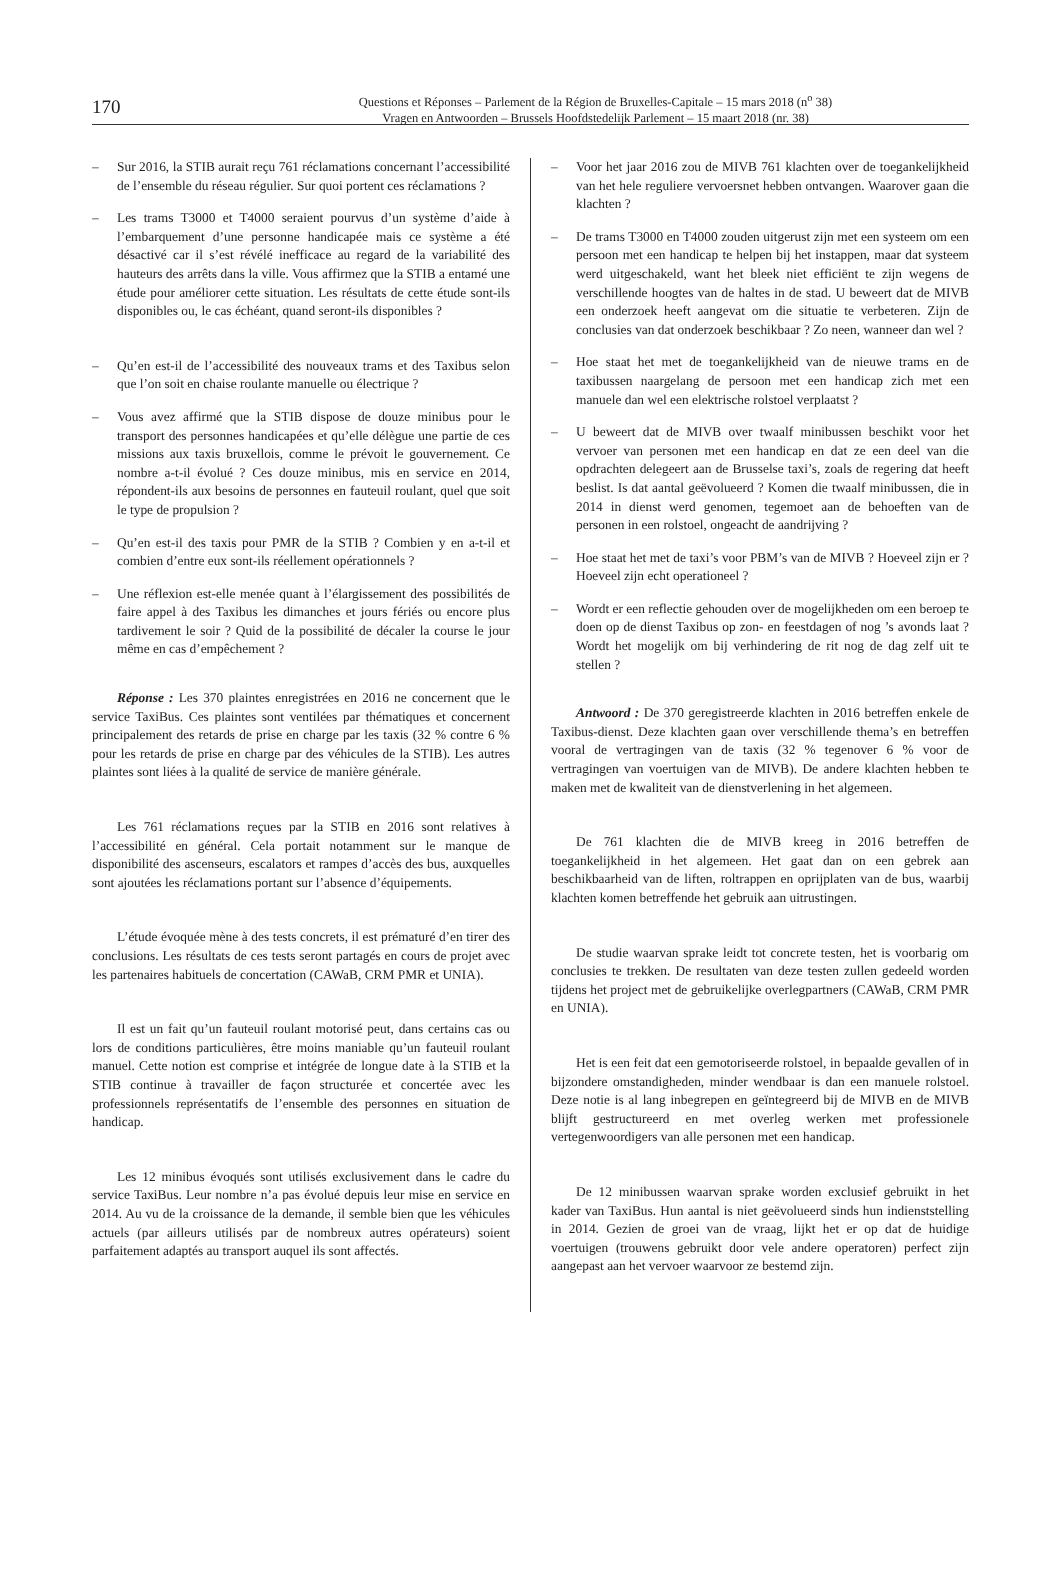170
Questions et Réponses – Parlement de la Région de Bruxelles-Capitale – 15 mars 2018 (n<sup>o</sup> 38)
Vragen en Antwoorden – Brussels Hoofdstedelijk Parlement – 15 maart 2018 (nr. 38)
– Sur 2016, la STIB aurait reçu 761 réclamations concernant l’accessibilité de l’ensemble du réseau régulier. Sur quoi portent ces réclamations ?
– Les trams T3000 et T4000 seraient pourvus d’un système d’aide à l’embarquement d’une personne handicapée mais ce système a été désactivé car il s’est révélé inefficace au regard de la variabilité des hauteurs des arrêts dans la ville. Vous affirmez que la STIB a entamé une étude pour améliorer cette situation. Les résultats de cette étude sont-ils disponibles ou, le cas échéant, quand seront-ils disponibles ?
– Qu’en est-il de l’accessibilité des nouveaux trams et des Taxibus selon que l’on soit en chaise roulante manuelle ou électrique ?
– Vous avez affirmé que la STIB dispose de douze minibus pour le transport des personnes handicapées et qu’elle délègue une partie de ces missions aux taxis bruxellois, comme le prévoit le gouvernement. Ce nombre a-t-il évolué ? Ces douze minibus, mis en service en 2014, répondent-ils aux besoins de personnes en fauteuil roulant, quel que soit le type de propulsion ?
– Qu’en est-il des taxis pour PMR de la STIB ? Combien y en a-t-il et combien d’entre eux sont-ils réellement opérationnels ?
– Une réflexion est-elle menée quant à l’élargissement des possibilités de faire appel à des Taxibus les dimanches et jours fériés ou encore plus tardivement le soir ? Quid de la possibilité de décaler la course le jour même en cas d’empêchement ?
Réponse : Les 370 plaintes enregistrées en 2016 ne concernent que le service TaxiBus. Ces plaintes sont ventilées par thématiques et concernent principalement des retards de prise en charge par les taxis (32 % contre 6 % pour les retards de prise en charge par des véhicules de la STIB). Les autres plaintes sont liées à la qualité de service de manière générale.
Les 761 réclamations reçues par la STIB en 2016 sont relatives à l’accessibilité en général. Cela portait notamment sur le manque de disponibilité des ascenseurs, escalators et rampes d’accès des bus, auxquelles sont ajoutées les réclamations portant sur l’absence d’équipements.
L’étude évoquée mène à des tests concrets, il est prématuré d’en tirer des conclusions. Les résultats de ces tests seront partagés en cours de projet avec les partenaires habituels de concertation (CAWaB, CRM PMR et UNIA).
Il est un fait qu’un fauteuil roulant motorisé peut, dans certains cas ou lors de conditions particulières, être moins maniable qu’un fauteuil roulant manuel. Cette notion est comprise et intégrée de longue date à la STIB et la STIB continue à travailler de façon structurée et concertée avec les professionnels représentatifs de l’ensemble des personnes en situation de handicap.
Les 12 minibus évoqués sont utilisés exclusivement dans le cadre du service TaxiBus. Leur nombre n’a pas évolué depuis leur mise en service en 2014. Au vu de la croissance de la demande, il semble bien que les véhicules actuels (par ailleurs utilisés par de nombreux autres opérateurs) soient parfaitement adaptés au transport auquel ils sont affectés.
– Voor het jaar 2016 zou de MIVB 761 klachten over de toegankelijkheid van het hele reguliere vervoersnet hebben ontvangen. Waarover gaan die klachten ?
– De trams T3000 en T4000 zouden uitgerust zijn met een systeem om een persoon met een handicap te helpen bij het instappen, maar dat systeem werd uitgeschakeld, want het bleek niet efficiënt te zijn wegens de verschillende hoogtes van de haltes in de stad. U beweert dat de MIVB een onderzoek heeft aangevat om die situatie te verbeteren. Zijn de conclusies van dat onderzoek beschikbaar ? Zo neen, wanneer dan wel ?
– Hoe staat het met de toegankelijkheid van de nieuwe trams en de taxibussen naargelang de persoon met een handicap zich met een manuele dan wel een elektrische rolstoel verplaatst ?
– U beweert dat de MIVB over twaalf minibussen beschikt voor het vervoer van personen met een handicap en dat ze een deel van die opdrachten delegeert aan de Brusselse taxi’s, zoals de regering dat heeft beslist. Is dat aantal geëvolueerd ? Komen die twaalf minibussen, die in 2014 in dienst werd genomen, tegemoet aan de behoeften van de personen in een rolstoel, ongeacht de aandrijving ?
– Hoe staat het met de taxi’s voor PBM’s van de MIVB ? Hoeveel zijn er ? Hoeveel zijn echt operationeel ?
– Wordt er een reflectie gehouden over de mogelijkheden om een beroep te doen op de dienst Taxibus op zon- en feestdagen of nog ’s avonds laat ? Wordt het mogelijk om bij verhindering de rit nog de dag zelf uit te stellen ?
Antwoord : De 370 geregistreerde klachten in 2016 betreffen enkele de Taxibus-dienst. Deze klachten gaan over verschillende thema’s en betreffen vooral de vertragingen van de taxis (32 % tegenover 6 % voor de vertragingen van voertuigen van de MIVB). De andere klachten hebben te maken met de kwaliteit van de dienstverlening in het algemeen.
De 761 klachten die de MIVB kreeg in 2016 betreffen de toegankelijkheid in het algemeen. Het gaat dan on een gebrek aan beschikbaarheid van de liften, roltrappen en oprijplaten van de bus, waarbij klachten komen betreffende het gebruik aan uitrustingen.
De studie waarvan sprake leidt tot concrete testen, het is voorbarig om conclusies te trekken. De resultaten van deze testen zullen gedeeld worden tijdens het project met de gebruikelijke overlegpartners (CAWaB, CRM PMR en UNIA).
Het is een feit dat een gemotoriseerde rolstoel, in bepaalde gevallen of in bijzondere omstandigheden, minder wendbaar is dan een manuele rolstoel. Deze notie is al lang inbegrepen en geïntegreerd bij de MIVB en de MIVB blijft gestructureerd en met overleg werken met professionele vertegenwoordigers van alle personen met een handicap.
De 12 minibussen waarvan sprake worden exclusief gebruikt in het kader van TaxiBus. Hun aantal is niet geëvolueerd sinds hun indienststelling in 2014. Gezien de groei van de vraag, lijkt het er op dat de huidige voertuigen (trouwens gebruikt door vele andere operatoren) perfect zijn aangepast aan het vervoer waarvoor ze bestemd zijn.